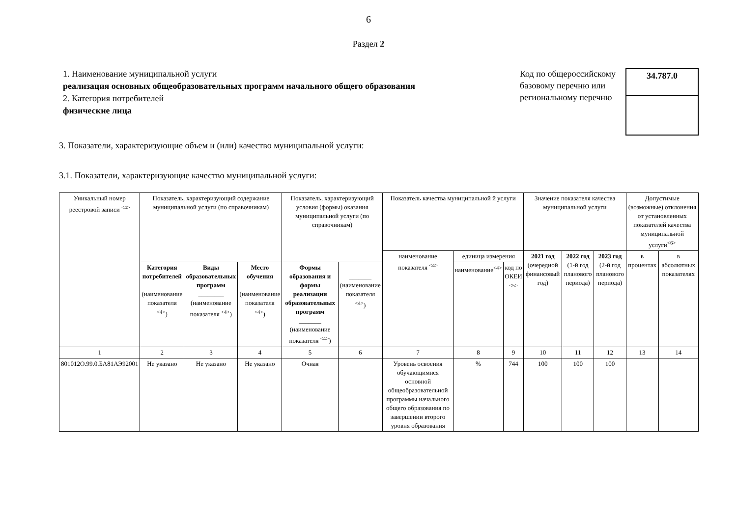6
Раздел 2
1. Наименование муниципальной услуги
реализация основных общеобразовательных программ начального общего образования
2. Категория потребителей
физические лица
Код по общероссийскому базовому перечню или региональному перечню
34.787.0
3. Показатели, характеризующие объем и (или) качество муниципальной услуги:
3.1. Показатели, характеризующие качество муниципальной услуги:
| Уникальный номер реестровой записи <sup><4></sup> | Показатель, характеризующий содержание муниципальной услуги (по справочникам) | | | Показатель, характеризующий условия (формы) оказания муниципальной услуги (по справочникам) | | Показатель качества муниципальной й услуги | | | Значение показателя качества муниципальной услуги | | | Допустимые (возможные) отклонения от установленных показателей качества муниципальной услуги<sup><6></sup> | |
| --- | --- | --- | --- | --- | --- | --- | --- | --- | --- | --- | --- | --- | --- |
| | | | | | | наименование показателя <sup><4></sup> | единица измерения | | 2021 год (очередной финансовый год) | 2022 год (1-й год планового периода) | 2023 год (2-й год планового периода) | в процентах | в абсолютных показателях |
| | Категория потребителей ________ (наименование показателя <sup><4></sup>) | Виды образовательных программ ________ (наименование показателя <sup><4></sup>) | Место обучения _______ (наименование показателя <sup><4></sup>) | Формы образования и формы реализации образовательных программ _______ (наименование показателя <sup><4></sup>) | _______ (наименование показателя <sup><4></sup>) | | наименование<sup><4></sup> | код по ОКЕИ <sup><5></sup> | | | | | |
| 1 | 2 | 3 | 4 | 5 | 6 | 7 | 8 | 9 | 10 | 11 | 12 | 13 | 14 |
| 801012О.99.0.БА81АЭ92001 | Не указано | Не указано | Не указано | Очная | | Уровень освоения обучающимися основной общеобразовательной программы начального общего образования по завершении второго уровня образования | % | 744 | 100 | 100 | 100 | | |